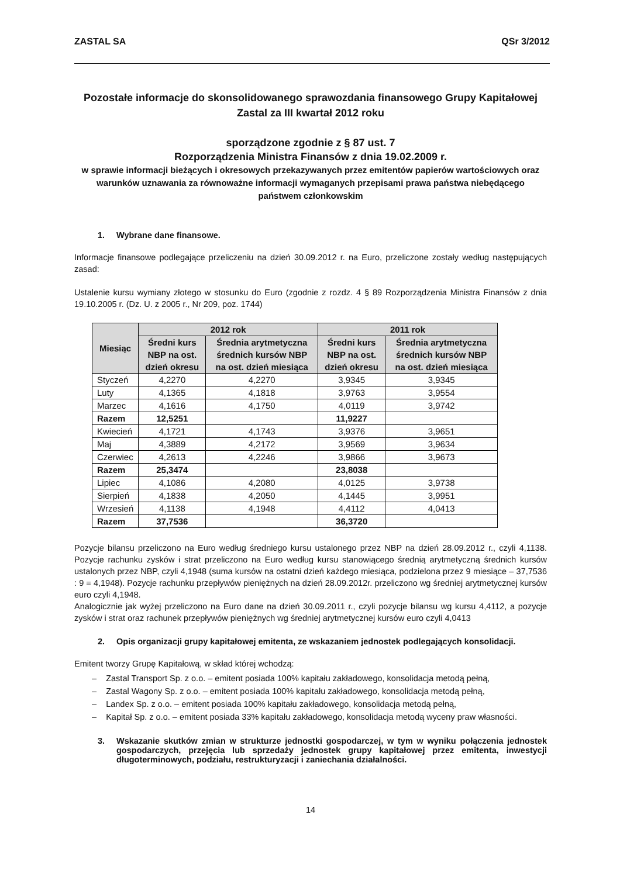ZASTAL SA QSr 3/2012
Pozostałe informacje do skonsolidowanego sprawozdania finansowego Grupy Kapitałowej
Zastal za III kwartał 2012 roku
sporządzone zgodnie z § 87 ust. 7
Rozporządzenia Ministra Finansów z dnia 19.02.2009 r.
w sprawie informacji bieżących i okresowych przekazywanych przez emitentów papierów wartościowych oraz warunków uznawania za równoważne informacji wymaganych przepisami prawa państwa niebędącego państwem członkowskim
1. Wybrane dane finansowe.
Informacje finansowe podlegające przeliczeniu na dzień 30.09.2012 r. na Euro, przeliczone zostały według następujących zasad:
Ustalenie kursu wymiany złotego w stosunku do Euro (zgodnie z rozdz. 4 § 89 Rozporządzenia Ministra Finansów z dnia 19.10.2005 r. (Dz. U. z 2005 r., Nr 209, poz. 1744)
| Miesiąc | 2012 rok | | 2011 rok | |
| --- | --- | --- | --- | --- |
| | Średni kurs NBP na ost. dzień okresu | Średnia arytmetyczna średnich kursów NBP na ost. dzień miesiąca | Średni kurs NBP na ost. dzień okresu | Średnia arytmetyczna średnich kursów NBP na ost. dzień miesiąca |
| Styczeń | 4,2270 | 4,2270 | 3,9345 | 3,9345 |
| Luty | 4,1365 | 4,1818 | 3,9763 | 3,9554 |
| Marzec | 4,1616 | 4,1750 | 4,0119 | 3,9742 |
| Razem | 12,5251 | | 11,9227 | |
| Kwiecień | 4,1721 | 4,1743 | 3,9376 | 3,9651 |
| Maj | 4,3889 | 4,2172 | 3,9569 | 3,9634 |
| Czerwiec | 4,2613 | 4,2246 | 3,9866 | 3,9673 |
| Razem | 25,3474 | | 23,8038 | |
| Lipiec | 4,1086 | 4,2080 | 4,0125 | 3,9738 |
| Sierpień | 4,1838 | 4,2050 | 4,1445 | 3,9951 |
| Wrzesień | 4,1138 | 4,1948 | 4,4112 | 4,0413 |
| Razem | 37,7536 | | 36,3720 | |
Pozycje bilansu przeliczono na Euro według średniego kursu ustalonego przez NBP na dzień 28.09.2012 r., czyli 4,1138. Pozycje rachunku zysków i strat przeliczono na Euro według kursu stanowiącego średnią arytmetyczną średnich kursów ustalonych przez NBP, czyli 4,1948 (suma kursów na ostatni dzień każdego miesiąca, podzielona przez 9 miesiące – 37,7536 : 9 = 4,1948). Pozycje rachunku przepływów pieniężnych na dzień 28.09.2012r. przeliczono wg średniej arytmetycznej kursów euro czyli 4,1948.
Analogicznie jak wyżej przeliczono na Euro dane na dzień 30.09.2011 r., czyli pozycje bilansu wg kursu 4,4112, a pozycje zysków i strat oraz rachunek przepływów pieniężnych wg średniej arytmetycznej kursów euro czyli 4,0413
2. Opis organizacji grupy kapitałowej emitenta, ze wskazaniem jednostek podlegających konsolidacji.
Emitent tworzy Grupę Kapitałową, w skład której wchodzą:
– Zastal Transport Sp. z o.o. – emitent posiada 100% kapitału zakładowego, konsolidacja metodą pełną,
– Zastal Wagony Sp. z o.o. – emitent posiada 100% kapitału zakładowego, konsolidacja metodą pełną,
– Landex Sp. z o.o. – emitent posiada 100% kapitału zakładowego, konsolidacja metodą pełną,
– Kapitał Sp. z o.o. – emitent posiada 33% kapitału zakładowego, konsolidacja metodą wyceny praw własności.
3. Wskazanie skutków zmian w strukturze jednostki gospodarczej, w tym w wyniku połączenia jednostek gospodarczych, przejęcia lub sprzedaży jednostek grupy kapitałowej przez emitenta, inwestycji długoterminowych, podziału, restrukturyzacji i zaniechania działalności.
14